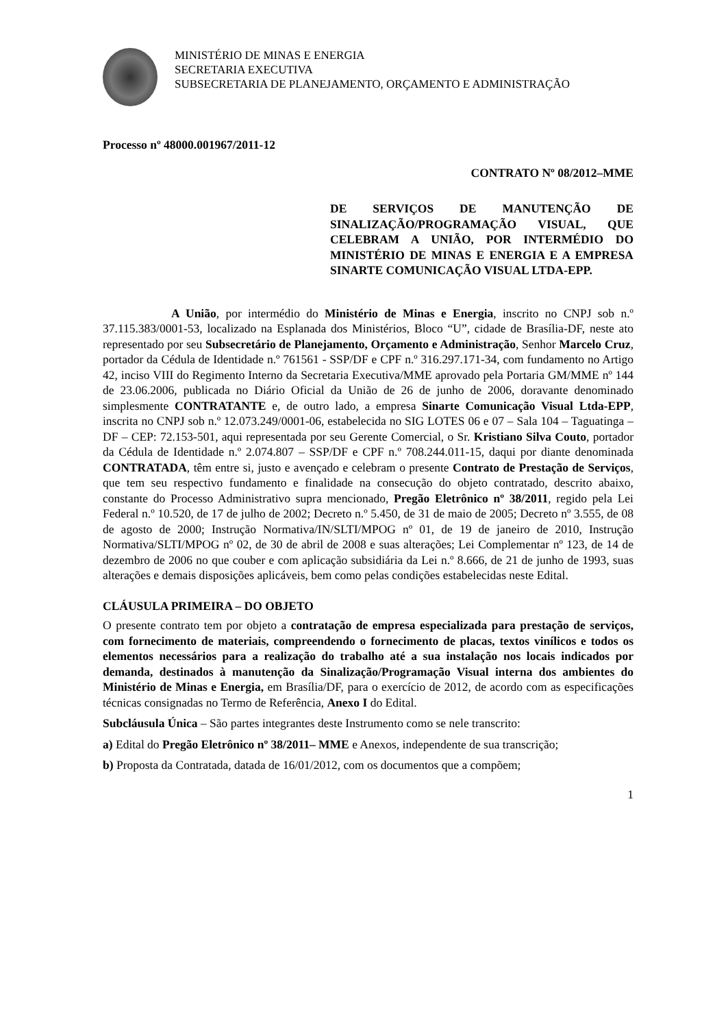MINISTÉRIO DE MINAS E ENERGIA
SECRETARIA EXECUTIVA
SUBSECRETARIA DE PLANEJAMENTO, ORÇAMENTO E ADMINISTRAÇÃO
Processo nº 48000.001967/2011-12
CONTRATO Nº 08/2012–MME
DE SERVIÇOS DE MANUTENÇÃO DE SINALIZAÇÃO/PROGRAMAÇÃO VISUAL, QUE CELEBRAM A UNIÃO, POR INTERMÉDIO DO MINISTÉRIO DE MINAS E ENERGIA E A EMPRESA SINARTE COMUNICAÇÃO VISUAL LTDA-EPP.
A União, por intermédio do Ministério de Minas e Energia, inscrito no CNPJ sob n.º 37.115.383/0001-53, localizado na Esplanada dos Ministérios, Bloco “U”, cidade de Brasília-DF, neste ato representado por seu Subsecretário de Planejamento, Orçamento e Administração, Senhor Marcelo Cruz, portador da Cédula de Identidade n.º 761561 - SSP/DF e CPF n.º 316.297.171-34, com fundamento no Artigo 42, inciso VIII do Regimento Interno da Secretaria Executiva/MME aprovado pela Portaria GM/MME nº 144 de 23.06.2006, publicada no Diário Oficial da União de 26 de junho de 2006, doravante denominado simplesmente CONTRATANTE e, de outro lado, a empresa Sinarte Comunicação Visual Ltda-EPP, inscrita no CNPJ sob n.º 12.073.249/0001-06, estabelecida no SIG LOTES 06 e 07 – Sala 104 – Taguatinga – DF – CEP: 72.153-501, aqui representada por seu Gerente Comercial, o Sr. Kristiano Silva Couto, portador da Cédula de Identidade n.º 2.074.807 – SSP/DF e CPF n.º 708.244.011-15, daqui por diante denominada CONTRATADA, têm entre si, justo e avençado e celebram o presente Contrato de Prestação de Serviços, que tem seu respectivo fundamento e finalidade na consecução do objeto contratado, descrito abaixo, constante do Processo Administrativo supra mencionado, Pregão Eletrônico nº 38/2011, regido pela Lei Federal n.º 10.520, de 17 de julho de 2002; Decreto n.º 5.450, de 31 de maio de 2005; Decreto nº 3.555, de 08 de agosto de 2000; Instrução Normativa/IN/SLTI/MPOG nº 01, de 19 de janeiro de 2010, Instrução Normativa/SLTI/MPOG nº 02, de 30 de abril de 2008 e suas alterações; Lei Complementar nº 123, de 14 de dezembro de 2006 no que couber e com aplicação subsidiária da Lei n.º 8.666, de 21 de junho de 1993, suas alterações e demais disposições aplicáveis, bem como pelas condições estabelecidas neste Edital.
CLÁUSULA PRIMEIRA – DO OBJETO
O presente contrato tem por objeto a contratação de empresa especializada para prestação de serviços, com fornecimento de materiais, compreendendo o fornecimento de placas, textos vinílicos e todos os elementos necessários para a realização do trabalho até a sua instalação nos locais indicados por demanda, destinados à manutenção da Sinalização/Programação Visual interna dos ambientes do Ministério de Minas e Energia, em Brasília/DF, para o exercício de 2012, de acordo com as especificações técnicas consignadas no Termo de Referência, Anexo I do Edital.
Subcláusula Única – São partes integrantes deste Instrumento como se nele transcrito:
a) Edital do Pregão Eletrônico nº 38/2011– MME e Anexos, independente de sua transcrição;
b) Proposta da Contratada, datada de 16/01/2012, com os documentos que a compõem;
1